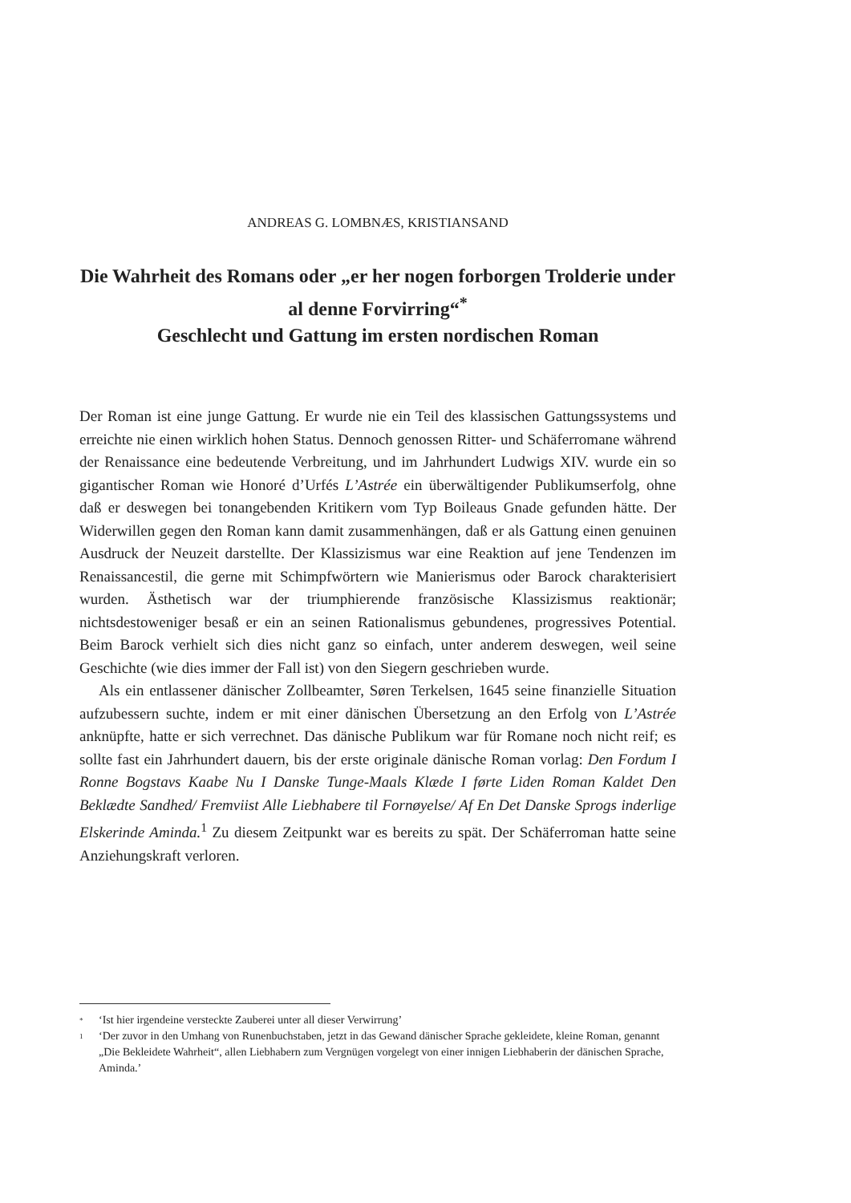ANDREAS G. LOMBNÆS, KRISTIANSAND
Die Wahrheit des Romans oder „er her nogen forborgen Trolderie under al denne Forvirring“<sup>*</sup>
Geschlecht und Gattung im ersten nordischen Roman
Der Roman ist eine junge Gattung. Er wurde nie ein Teil des klassischen Gattungssystems und erreichte nie einen wirklich hohen Status. Dennoch genossen Ritter- und Schäferromane während der Renaissance eine bedeutende Verbreitung, und im Jahrhundert Ludwigs XIV. wurde ein so gigantischer Roman wie Honoré d’Urfés L’Astrée ein überwältigender Publikumserfolg, ohne daß er deswegen bei tonangebenden Kritikern vom Typ Boileaus Gnade gefunden hätte. Der Widerwillen gegen den Roman kann damit zusammenhängen, daß er als Gattung einen genuinen Ausdruck der Neuzeit darstellte. Der Klassizismus war eine Reaktion auf jene Tendenzen im Renaissancestil, die gerne mit Schimpfwörtern wie Manierismus oder Barock charakterisiert wurden. Ästhetisch war der triumphierende französische Klassizismus reaktionär; nichtsdestoweniger besaß er ein an seinen Rationalismus gebundenes, progressives Potential. Beim Barock verhielt sich dies nicht ganz so einfach, unter anderem deswegen, weil seine Geschichte (wie dies immer der Fall ist) von den Siegern geschrieben wurde.
Als ein entlassener dänischer Zollbeamter, Søren Terkelsen, 1645 seine finanzielle Situation aufzubessern suchte, indem er mit einer dänischen Übersetzung an den Erfolg von L’Astrée anknüpfte, hatte er sich verrechnet. Das dänische Publikum war für Romane noch nicht reif; es sollte fast ein Jahrhundert dauern, bis der erste originale dänische Roman vorlag: Den Fordum I Ronne Bogstavs Kaabe Nu I Danske Tunge-Maals Klæde I førte Liden Roman Kaldet Den Beklædte Sandhed/ Fremviist Alle Liebhabere til Fornøyelse/ Af En Det Danske Sprogs inderlige Elskerinde Aminda.<sup>1</sup> Zu diesem Zeitpunkt war es bereits zu spät. Der Schäferroman hatte seine Anziehungskraft verloren.
* ‘Ist hier irgendeine versteckte Zauberei unter all dieser Verwirrung’
1 ‘Der zuvor in den Umhang von Runenbuchstaben, jetzt in das Gewand dänischer Sprache gekleidete, kleine Roman, genannt „Die Bekleidete Wahrheit“, allen Liebhabern zum Vergnügen vorgelegt von einer innigen Liebhaberin der dänischen Sprache, Aminda.’